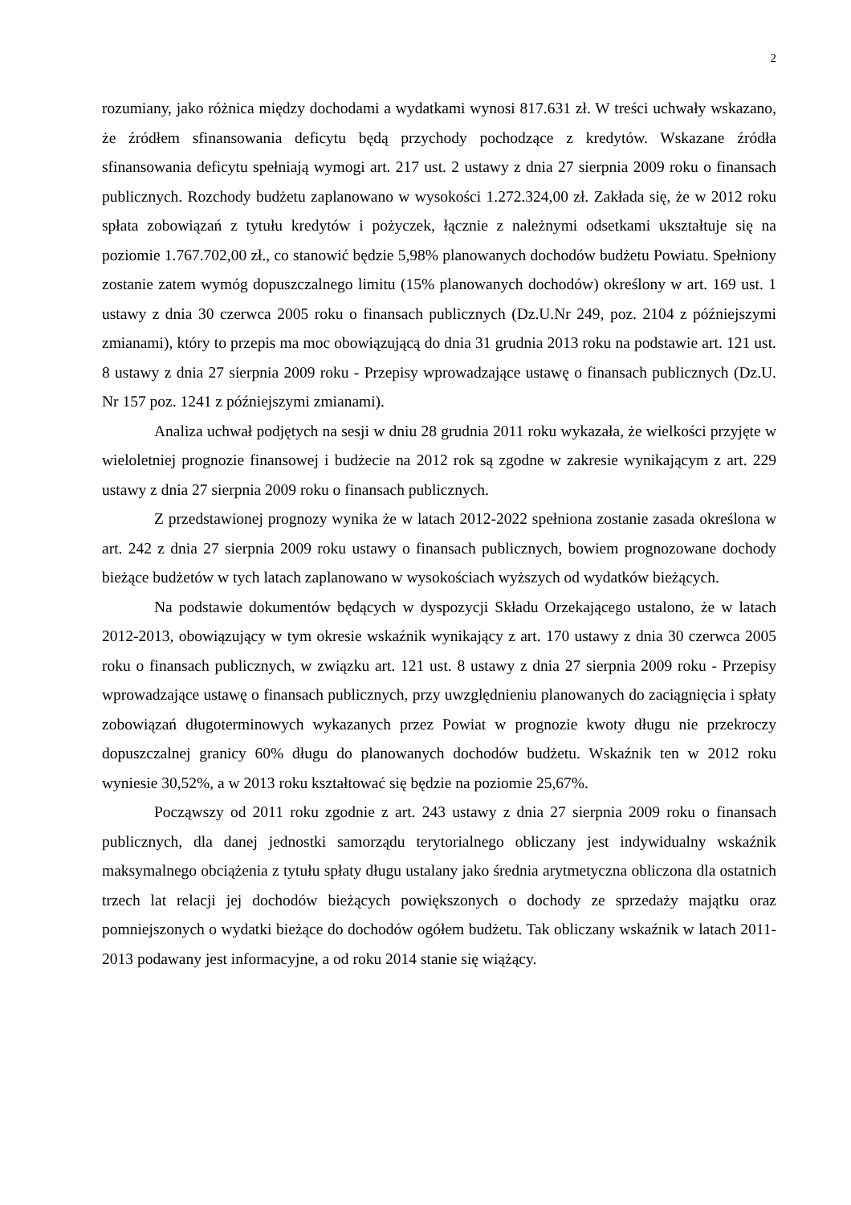2
rozumiany, jako różnica między dochodami a wydatkami wynosi 817.631 zł. W treści uchwały wskazano, że źródłem sfinansowania deficytu będą przychody pochodzące z kredytów. Wskazane źródła sfinansowania deficytu spełniają wymogi art. 217 ust. 2 ustawy z dnia 27 sierpnia 2009 roku o finansach publicznych. Rozchody budżetu zaplanowano w wysokości 1.272.324,00 zł. Zakłada się, że w 2012 roku spłata zobowiązań z tytułu kredytów i pożyczek, łącznie z należnymi odsetkami ukształtuje się na poziomie 1.767.702,00 zł., co stanowić będzie 5,98% planowanych dochodów budżetu Powiatu. Spełniony zostanie zatem wymóg dopuszczalnego limitu (15% planowanych dochodów) określony w art. 169 ust. 1 ustawy z dnia 30 czerwca 2005 roku o finansach publicznych (Dz.U.Nr 249, poz. 2104 z późniejszymi zmianami), który to przepis ma moc obowiązującą do dnia 31 grudnia 2013 roku na podstawie art. 121 ust. 8 ustawy z dnia 27 sierpnia 2009 roku - Przepisy wprowadzające ustawę o finansach publicznych (Dz.U. Nr 157 poz. 1241 z późniejszymi zmianami).
Analiza uchwał podjętych na sesji w dniu 28 grudnia 2011 roku wykazała, że wielkości przyjęte w wieloletniej prognozie finansowej i budżecie na 2012 rok są zgodne w zakresie wynikającym z art. 229 ustawy z dnia 27 sierpnia 2009 roku o finansach publicznych.
Z przedstawionej prognozy wynika że w latach 2012-2022 spełniona zostanie zasada określona w art. 242 z dnia 27 sierpnia 2009 roku ustawy o finansach publicznych, bowiem prognozowane dochody bieżące budżetów w tych latach zaplanowano w wysokościach wyższych od wydatków bieżących.
Na podstawie dokumentów będących w dyspozycji Składu Orzekającego ustalono, że w latach 2012-2013, obowiązujący w tym okresie wskaźnik wynikający z art. 170 ustawy z dnia 30 czerwca 2005 roku o finansach publicznych, w związku art. 121 ust. 8 ustawy z dnia 27 sierpnia 2009 roku - Przepisy wprowadzające ustawę o finansach publicznych, przy uwzględnieniu planowanych do zaciągnięcia i spłaty zobowiązań długoterminowych wykazanych przez Powiat w prognozie kwoty długu nie przekroczy dopuszczalnej granicy 60% długu do planowanych dochodów budżetu. Wskaźnik ten w 2012 roku wyniesie 30,52%, a w 2013 roku kształtować się będzie na poziomie 25,67%.
Począwszy od 2011 roku zgodnie z art. 243 ustawy z dnia 27 sierpnia 2009 roku o finansach publicznych, dla danej jednostki samorządu terytorialnego obliczany jest indywidualny wskaźnik maksymalnego obciążenia z tytułu spłaty długu ustalany jako średnia arytmetyczna obliczona dla ostatnich trzech lat relacji jej dochodów bieżących powiększonych o dochody ze sprzedaży majątku oraz pomniejszonych o wydatki bieżące do dochodów ogółem budżetu. Tak obliczany wskaźnik w latach 2011-2013 podawany jest informacyjne, a od roku 2014 stanie się wiążący.